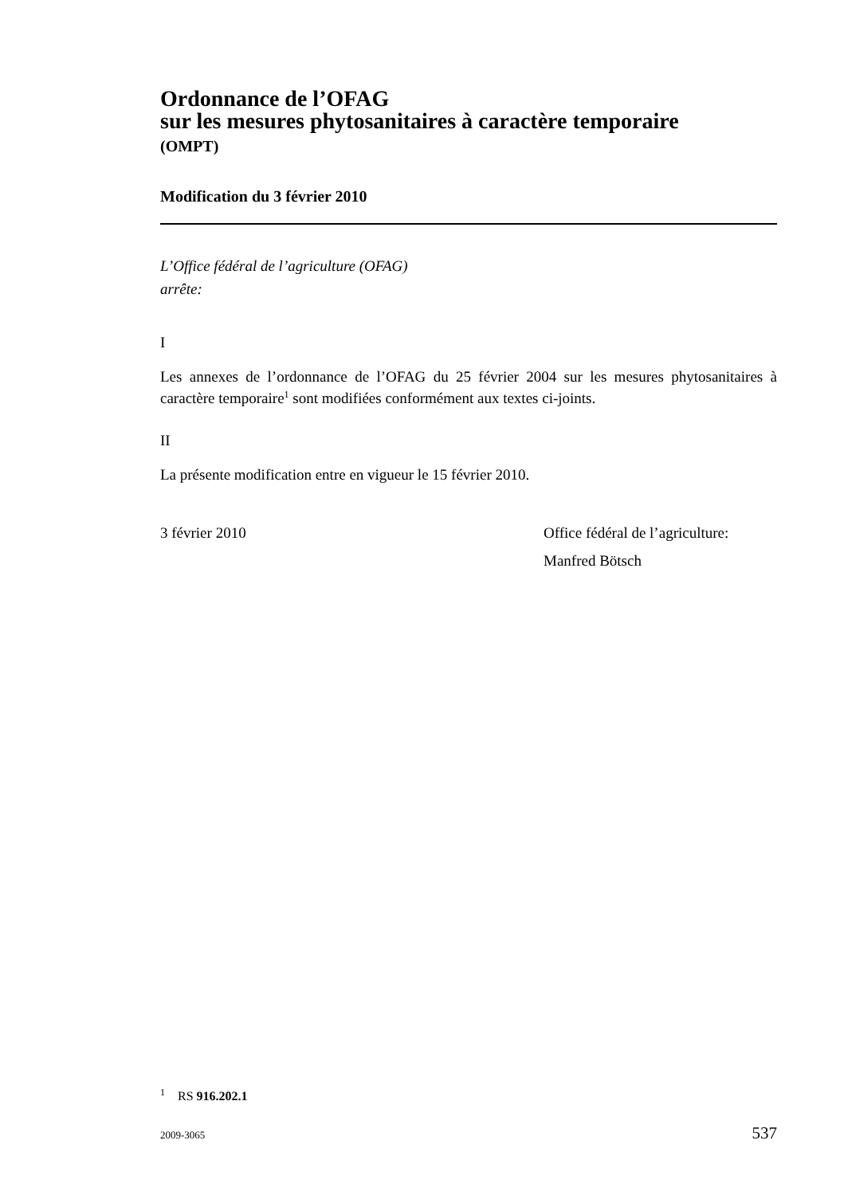Ordonnance de l’OFAG
sur les mesures phytosanitaires à caractère temporaire
(OMPT)
Modification du 3 février 2010
L’Office fédéral de l’agriculture (OFAG)
arrête:
I
Les annexes de l’ordonnance de l’OFAG du 25 février 2004 sur les mesures phyto­sanitaires à caractère temporaire<sup>1</sup> sont modifiées conformément aux textes ci-joints.
II
La présente modification entre en vigueur le 15 février 2010.
3 février 2010 Office fédéral de l’agriculture:
Manfred Bötsch
<sup>1</sup> RS 916.202.1
2009-3065 537